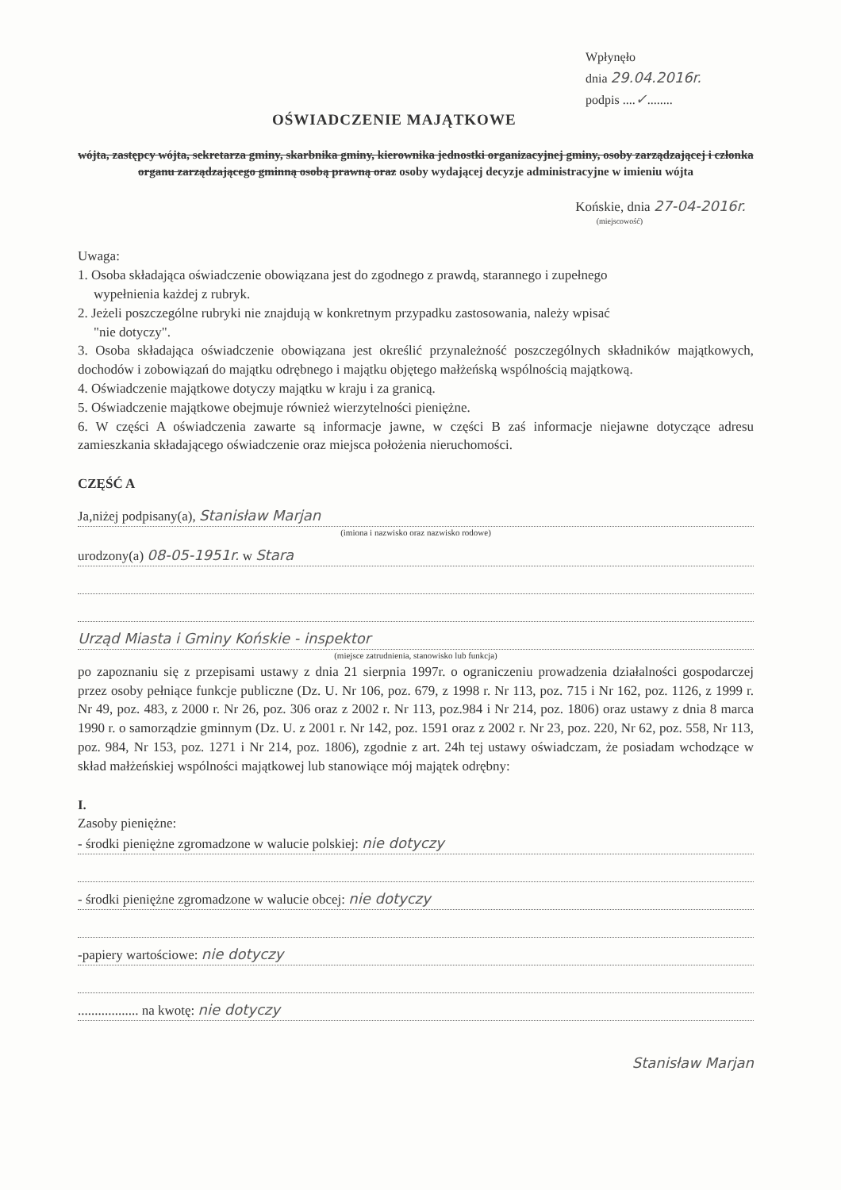Wpłynęło
dnia 29.04.2016r.
podpis ....✓........
OŚWIADCZENIE MAJĄTKOWE
wójta, zastępcy wójta, sekretarza gminy, skarbnika gminy, kierownika jednostki organizacyjnej gminy, osoby zarządzającej i członka organu zarządzającego gminną osobą prawną oraz osoby wydającej decyzje administracyjne w imieniu wójta
Końskie, dnia 27-04-2016r.
(miejscowość)
Uwaga:
1. Osoba składająca oświadczenie obowiązana jest do zgodnego z prawdą, starannego i zupełnego
wypełnienia każdej z rubryk.
2. Jeżeli poszczególne rubryki nie znajdują w konkretnym przypadku zastosowania, należy wpisać
"nie dotyczy".
3. Osoba składająca oświadczenie obowiązana jest określić przynależność poszczególnych składników majątkowych, dochodów i zobowiązań do majątku odrębnego i majątku objętego małżeńską wspólnością majątkową.
4. Oświadczenie majątkowe dotyczy majątku w kraju i za granicą.
5. Oświadczenie majątkowe obejmuje również wierzytelności pieniężne.
6. W części A oświadczenia zawarte są informacje jawne, w części B zaś informacje niejawne dotyczące adresu zamieszkania składającego oświadczenie oraz miejsca położenia nieruchomości.
CZĘŚĆ A
Ja,niżej podpisany(a), Stanisław Marjan
(imiona i nazwisko oraz nazwisko rodowe)
urodzony(a) 08-05-1951r. w Stara
Urząd Miasta i Gminy Końskie - inspektor
(miejsce zatrudnienia, stanowisko lub funkcja)
po zapoznaniu się z przepisami ustawy z dnia 21 sierpnia 1997r. o ograniczeniu prowadzenia działalności gospodarczej przez osoby pełniące funkcje publiczne (Dz. U. Nr 106, poz. 679, z 1998 r. Nr 113, poz. 715 i Nr 162, poz. 1126, z 1999 r. Nr 49, poz. 483, z 2000 r. Nr 26, poz. 306 oraz z 2002 r. Nr 113, poz.984 i Nr 214, poz. 1806) oraz ustawy z dnia 8 marca 1990 r. o samorządzie gminnym (Dz. U. z 2001 r. Nr 142, poz. 1591 oraz z 2002 r. Nr 23, poz. 220, Nr 62, poz. 558, Nr 113, poz. 984, Nr 153, poz. 1271 i Nr 214, poz. 1806), zgodnie z art. 24h tej ustawy oświadczam, że posiadam wchodzące w skład małżeńskiej wspólności majątkowej lub stanowiące mój majątek odrębny:
I.
Zasoby pieniężne:
- środki pieniężne zgromadzone w walucie polskiej: nie dotyczy
- środki pieniężne zgromadzone w walucie obcej: nie dotyczy
-papiery wartościowe: nie dotyczy
.................. na kwotę: nie dotyczy
Stanisław Marjan